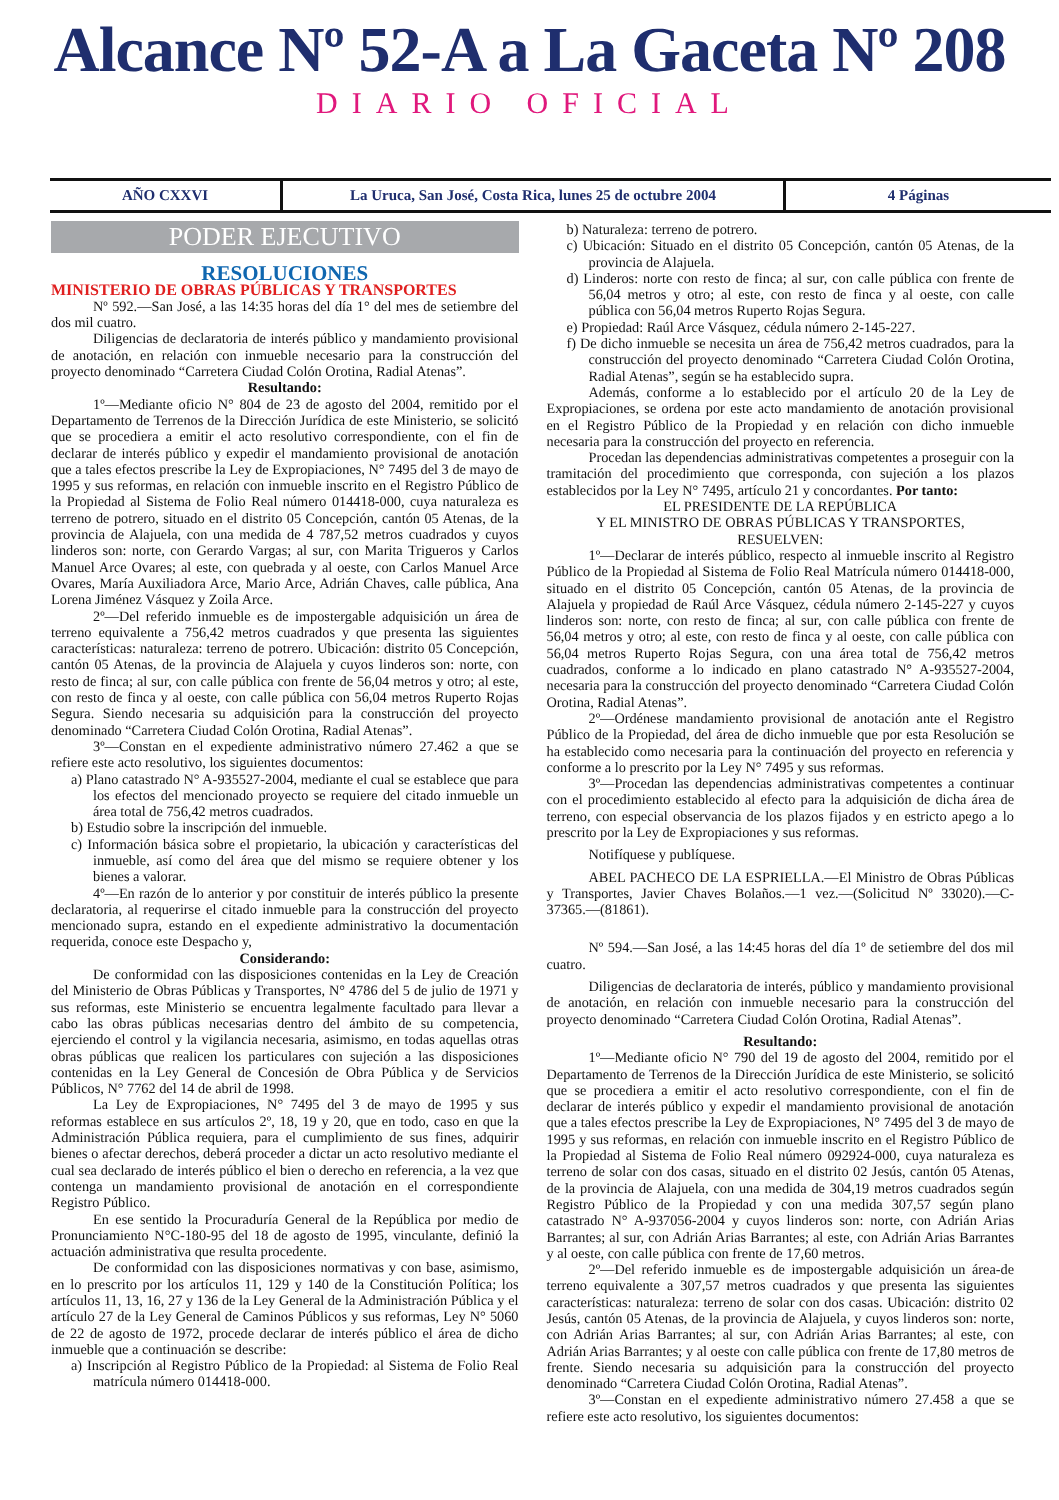Alcance Nº 52-A a La Gaceta Nº 208
DIARIO OFICIAL
AÑO CXXVI La Uruca, San José, Costa Rica, lunes 25 de octubre 2004
4 Páginas
PODER EJECUTIVO
RESOLUCIONES
MINISTERIO DE OBRAS PÚBLICAS Y TRANSPORTES
Nº 592.—San José, a las 14:35 horas del día 1° del mes de setiembre del dos mil cuatro.
Diligencias de declaratoria de interés público y mandamiento provisional de anotación, en relación con inmueble necesario para la construcción del proyecto denominado “Carretera Ciudad Colón Orotina, Radial Atenas”.
Resultando:
1º—Mediante oficio N° 804 de 23 de agosto del 2004, remitido por el Departamento de Terrenos de la Dirección Jurídica de este Ministerio, se solicitó que se procediera a emitir el acto resolutivo correspondiente, con el fin de declarar de interés público y expedir el mandamiento provisional de anotación que a tales efectos prescribe la Ley de Expropiaciones, N° 7495 del 3 de mayo de 1995 y sus reformas, en relación con inmueble inscrito en el Registro Público de la Propiedad al Sistema de Folio Real número 014418-000, cuya naturaleza es terreno de potrero, situado en el distrito 05 Concepción, cantón 05 Atenas, de la provincia de Alajuela, con una medida de 4 787,52 metros cuadrados y cuyos linderos son: norte, con Gerardo Vargas; al sur, con Marita Trigueros y Carlos Manuel Arce Ovares; al este, con quebrada y al oeste, con Carlos Manuel Arce Ovares, María Auxiliadora Arce, Mario Arce, Adrián Chaves, calle pública, Ana Lorena Jiménez Vásquez y Zoila Arce.
2º—Del referido inmueble es de impostergable adquisición un área de terreno equivalente a 756,42 metros cuadrados y que presenta las siguientes características: naturaleza: terreno de potrero. Ubicación: distrito 05 Concepción, cantón 05 Atenas, de la provincia de Alajuela y cuyos linderos son: norte, con resto de finca; al sur, con calle pública con frente de 56,04 metros y otro; al este, con resto de finca y al oeste, con calle pública con 56,04 metros Ruperto Rojas Segura. Siendo necesaria su adquisición para la construcción del proyecto denominado “Carretera Ciudad Colón Orotina, Radial Atenas”.
3º—Constan en el expediente administrativo número 27.462 a que se refiere este acto resolutivo, los siguientes documentos:
a) Plano catastrado N° A-935527-2004, mediante el cual se establece que para los efectos del mencionado proyecto se requiere del citado inmueble un área total de 756,42 metros cuadrados.
b) Estudio sobre la inscripción del inmueble.
c) Información básica sobre el propietario, la ubicación y características del inmueble, así como del área que del mismo se requiere obtener y los bienes a valorar.
4º—En razón de lo anterior y por constituir de interés público la presente declaratoria, al requerirse el citado inmueble para la construcción del proyecto mencionado supra, estando en el expediente administrativo la documentación requerida, conoce este Despacho y,
Considerando:
De conformidad con las disposiciones contenidas en la Ley de Creación del Ministerio de Obras Públicas y Transportes, N° 4786 del 5 de julio de 1971 y sus reformas, este Ministerio se encuentra legalmente facultado para llevar a cabo las obras públicas necesarias dentro del ámbito de su competencia, ejerciendo el control y la vigilancia necesaria, asimismo, en todas aquellas otras obras públicas que realicen los particulares con sujeción a las disposiciones contenidas en la Ley General de Concesión de Obra Pública y de Servicios Públicos, N° 7762 del 14 de abril de 1998.
La Ley de Expropiaciones, N° 7495 del 3 de mayo de 1995 y sus reformas establece en sus artículos 2º, 18, 19 y 20, que en todo, caso en que la Administración Pública requiera, para el cumplimiento de sus fines, adquirir bienes o afectar derechos, deberá proceder a dictar un acto resolutivo mediante el cual sea declarado de interés público el bien o derecho en referencia, a la vez que contenga un mandamiento provisional de anotación en el correspondiente Registro Público.
En ese sentido la Procuraduría General de la República por medio de Pronunciamiento N°C-180-95 del 18 de agosto de 1995, vinculante, definió la actuación administrativa que resulta procedente.
De conformidad con las disposiciones normativas y con base, asimismo, en lo prescrito por los artículos 11, 129 y 140 de la Constitución Política; los artículos 11, 13, 16, 27 y 136 de la Ley General de la Administración Pública y el artículo 27 de la Ley General de Caminos Públicos y sus reformas, Ley N° 5060 de 22 de agosto de 1972, procede declarar de interés público el área de dicho inmueble que a continuación se describe:
a) Inscripción al Registro Público de la Propiedad: al Sistema de Folio Real matrícula número 014418-000.
b) Naturaleza: terreno de potrero.
c) Ubicación: Situado en el distrito 05 Concepción, cantón 05 Atenas, de la provincia de Alajuela.
d) Linderos: norte con resto de finca; al sur, con calle pública con frente de 56,04 metros y otro; al este, con resto de finca y al oeste, con calle pública con 56,04 metros Ruperto Rojas Segura.
e) Propiedad: Raúl Arce Vásquez, cédula número 2-145-227.
f) De dicho inmueble se necesita un área de 756,42 metros cuadrados, para la construcción del proyecto denominado “Carretera Ciudad Colón Orotina, Radial Atenas”, según se ha establecido supra.
Además, conforme a lo establecido por el artículo 20 de la Ley de Expropiaciones, se ordena por este acto mandamiento de anotación provisional en el Registro Público de la Propiedad y en relación con dicho inmueble necesaria para la construcción del proyecto en referencia.
Procedan las dependencias administrativas competentes a proseguir con la tramitación del procedimiento que corresponda, con sujeción a los plazos establecidos por la Ley N° 7495, artículo 21 y concordantes. Por tanto:
EL PRESIDENTE DE LA REPÚBLICA
Y EL MINISTRO DE OBRAS PÚBLICAS Y TRANSPORTES,
RESUELVEN:
1º—Declarar de interés público, respecto al inmueble inscrito al Registro Público de la Propiedad al Sistema de Folio Real Matrícula número 014418-000, situado en el distrito 05 Concepción, cantón 05 Atenas, de la provincia de Alajuela y propiedad de Raúl Arce Vásquez, cédula número 2-145-227 y cuyos linderos son: norte, con resto de finca; al sur, con calle pública con frente de 56,04 metros y otro; al este, con resto de finca y al oeste, con calle pública con 56,04 metros Ruperto Rojas Segura, con una área total de 756,42 metros cuadrados, conforme a lo indicado en plano catastrado N° A-935527-2004, necesaria para la construcción del proyecto denominado “Carretera Ciudad Colón Orotina, Radial Atenas”.
2º—Ordénese mandamiento provisional de anotación ante el Registro Público de la Propiedad, del área de dicho inmueble que por esta Resolución se ha establecido como necesaria para la continuación del proyecto en referencia y conforme a lo prescrito por la Ley N° 7495 y sus reformas.
3º—Procedan las dependencias administrativas competentes a continuar con el procedimiento establecido al efecto para la adquisición de dicha área de terreno, con especial observancia de los plazos fijados y en estricto apego a lo prescrito por la Ley de Expropiaciones y sus reformas.
Notifíquese y publíquese.
ABEL PACHECO DE LA ESPRIELLA.—El Ministro de Obras Públicas y Transportes, Javier Chaves Bolaños.—1 vez.—(Solicitud Nº 33020).—C-37365.—(81861).
Nº 594.—San José, a las 14:45 horas del día 1º de setiembre del dos mil cuatro.
Diligencias de declaratoria de interés, público y mandamiento provisional de anotación, en relación con inmueble necesario para la construcción del proyecto denominado “Carretera Ciudad Colón Orotina, Radial Atenas”.
Resultando:
1º—Mediante oficio N° 790 del 19 de agosto del 2004, remitido por el Departamento de Terrenos de la Dirección Jurídica de este Ministerio, se solicitó que se procediera a emitir el acto resolutivo correspondiente, con el fin de declarar de interés público y expedir el mandamiento provisional de anotación que a tales efectos prescribe la Ley de Expropiaciones, N° 7495 del 3 de mayo de 1995 y sus reformas, en relación con inmueble inscrito en el Registro Público de la Propiedad al Sistema de Folio Real número 092924-000, cuya naturaleza es terreno de solar con dos casas, situado en el distrito 02 Jesús, cantón 05 Atenas, de la provincia de Alajuela, con una medida de 304,19 metros cuadrados según Registro Público de la Propiedad y con una medida 307,57 según plano catastrado N° A-937056-2004 y cuyos linderos son: norte, con Adrián Arias Barrantes; al sur, con Adrián Arias Barrantes; al este, con Adrián Arias Barrantes y al oeste, con calle pública con frente de 17,60 metros.
2º—Del referido inmueble es de impostergable adquisición un área-de terreno equivalente a 307,57 metros cuadrados y que presenta las siguientes características: naturaleza: terreno de solar con dos casas. Ubicación: distrito 02 Jesús, cantón 05 Atenas, de la provincia de Alajuela, y cuyos linderos son: norte, con Adrián Arias Barrantes; al sur, con Adrián Arias Barrantes; al este, con Adrián Arias Barrantes; y al oeste con calle pública con frente de 17,80 metros de frente. Siendo necesaria su adquisición para la construcción del proyecto denominado “Carretera Ciudad Colón Orotina, Radial Atenas”.
3º—Constan en el expediente administrativo número 27.458 a que se refiere este acto resolutivo, los siguientes documentos: